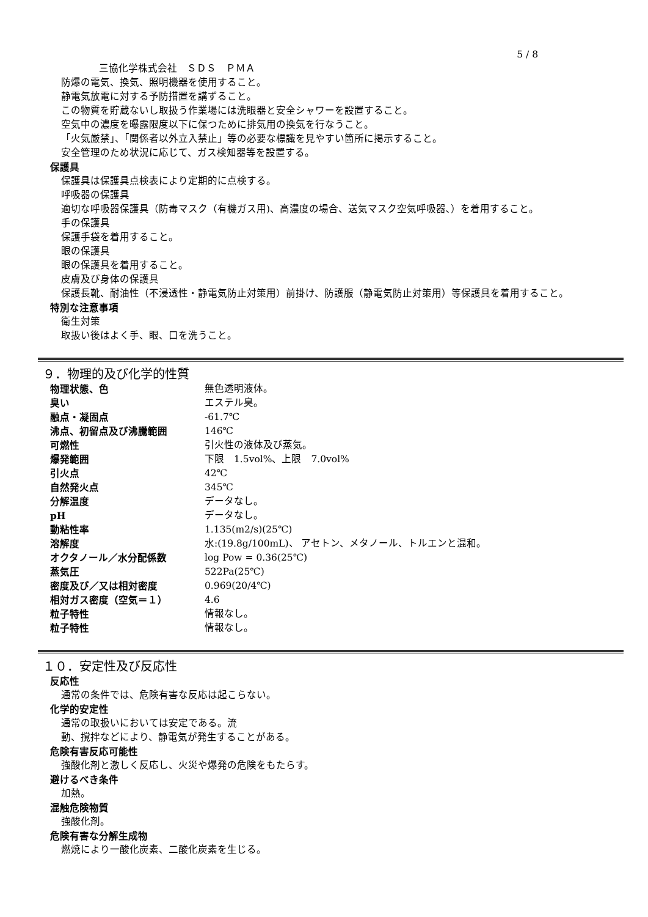5 / 8
三協化学株式会社　ＳＤＳ　ＰＭＡ
防爆の電気、換気、照明機器を使用すること。
静電気放電に対する予防措置を講ずること。
この物質を貯蔵ないし取扱う作業場には洗眼器と安全シャワーを設置すること。
空気中の濃度を曝露限度以下に保つために排気用の換気を行なうこと。
「火気厳禁」、「関係者以外立入禁止」等の必要な標識を見やすい箇所に掲示すること。
安全管理のため状況に応じて、ガス検知器等を設置する。
保護具
保護具は保護具点検表により定期的に点検する。
呼吸器の保護具
適切な呼吸器保護具（防毒マスク（有機ガス用)、高濃度の場合、送気マスク空気呼吸器､）を着用すること。
手の保護具
保護手袋を着用すること。
眼の保護具
眼の保護具を着用すること。
皮膚及び身体の保護具
保護長靴、耐油性（不浸透性・静電気防止対策用）前掛け、防護服（静電気防止対策用）等保護具を着用すること。
特別な注意事項
衛生対策
取扱い後はよく手、眼、口を洗うこと。
９．物理的及び化学的性質
| 物理状態、色 | 無色透明液体。 |
| 臭い | エステル臭。 |
| 融点・凝固点 | -61.7℃ |
| 沸点、初留点及び沸騰範囲 | 146℃ |
| 可燃性 | 引火性の液体及び蒸気。 |
| 爆発範囲 | 下限 1.5vol%、上限 7.0vol% |
| 引火点 | 42℃ |
| 自然発火点 | 345℃ |
| 分解温度 | データなし。 |
| pH | データなし。 |
| 動粘性率 | 1.135(m2/s)(25℃) |
| 溶解度 | 水:(19.8g/100mL)、 アセトン、メタノール、トルエンと混和。 |
| オクタノール／水分配係数 | log Pow = 0.36(25℃) |
| 蒸気圧 | 522Pa(25℃) |
| 密度及び／又は相対密度 | 0.969(20/4℃) |
| 相対ガス密度（空気＝１） | 4.6 |
| 粒子特性 | 情報なし。 |
| 粒子特性 | 情報なし。 |
１０．安定性及び反応性
反応性
通常の条件では、危険有害な反応は起こらない。
化学的安定性
通常の取扱いにおいては安定である。流
動、撹拌などにより、静電気が発生することがある。
危険有害反応可能性
強酸化剤と激しく反応し、火災や爆発の危険をもたらす。
避けるべき条件
加熱。
混触危険物質
強酸化剤。
危険有害な分解生成物
燃焼により一酸化炭素、二酸化炭素を生じる。